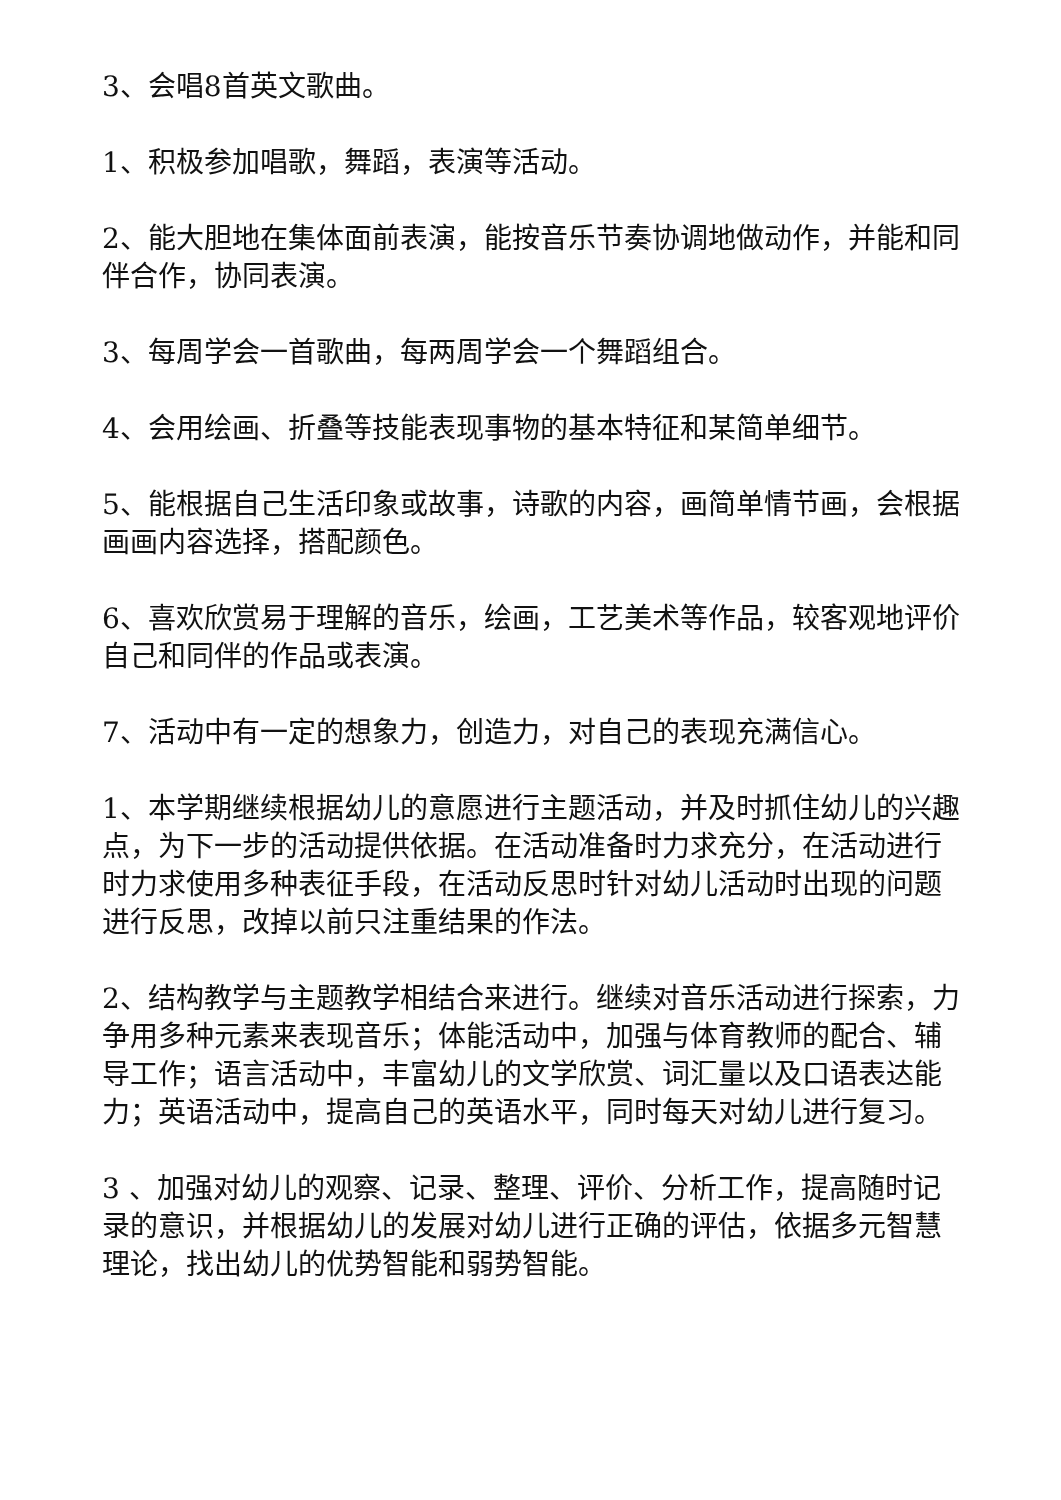3、会唱8首英文歌曲。
1、积极参加唱歌，舞蹈，表演等活动。
2、能大胆地在集体面前表演，能按音乐节奏协调地做动作，并能和同伴合作，协同表演。
3、每周学会一首歌曲，每两周学会一个舞蹈组合。
4、会用绘画、折叠等技能表现事物的基本特征和某简单细节。
5、能根据自己生活印象或故事，诗歌的内容，画简单情节画，会根据画画内容选择，搭配颜色。
6、喜欢欣赏易于理解的音乐，绘画，工艺美术等作品，较客观地评价自己和同伴的作品或表演。
7、活动中有一定的想象力，创造力，对自己的表现充满信心。
1、本学期继续根据幼儿的意愿进行主题活动，并及时抓住幼儿的兴趣点，为下一步的活动提供依据。在活动准备时力求充分，在活动进行时力求使用多种表征手段，在活动反思时针对幼儿活动时出现的问题进行反思，改掉以前只注重结果的作法。
2、结构教学与主题教学相结合来进行。继续对音乐活动进行探索，力争用多种元素来表现音乐；体能活动中，加强与体育教师的配合、辅导工作；语言活动中，丰富幼儿的文学欣赏、词汇量以及口语表达能力；英语活动中，提高自己的英语水平，同时每天对幼儿进行复习。
3 、加强对幼儿的观察、记录、整理、评价、分析工作，提高随时记录的意识，并根据幼儿的发展对幼儿进行正确的评估，依据多元智慧理论，找出幼儿的优势智能和弱势智能。